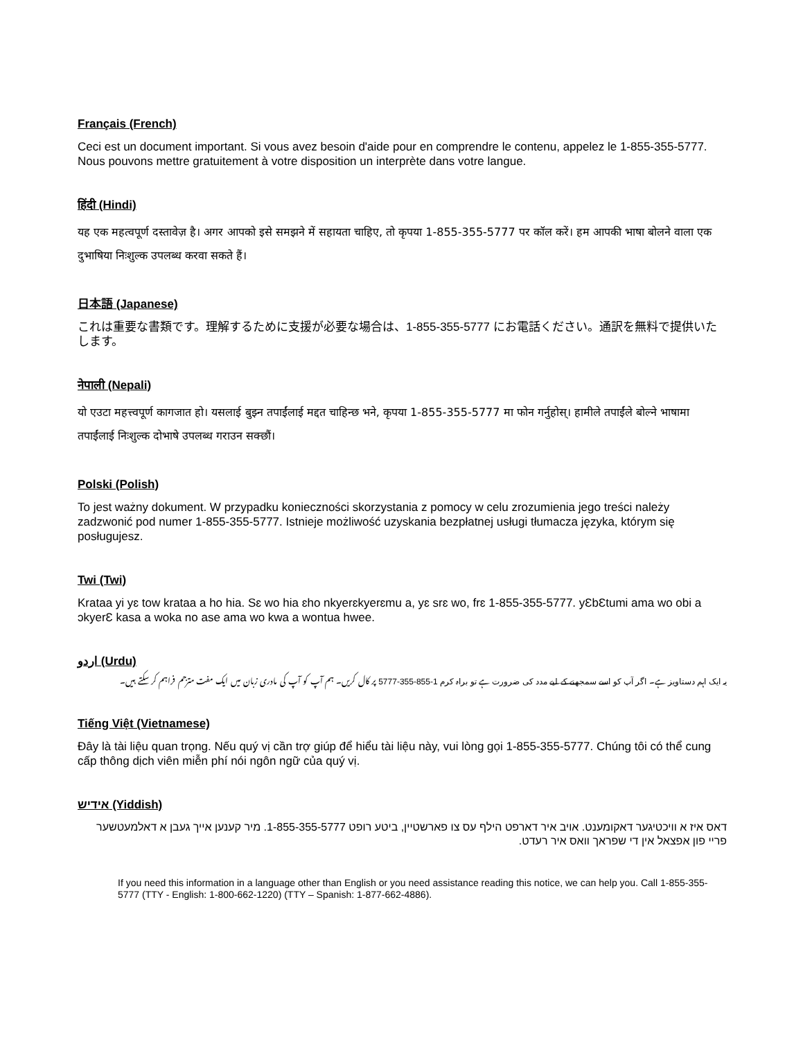Français (French)
Ceci est un document important. Si vous avez besoin d'aide pour en comprendre le contenu, appelez le 1-855-355-5777. Nous pouvons mettre gratuitement à votre disposition un interprète dans votre langue.
हिंदी (Hindi)
यह एक महत्वपूर्ण दस्तावेज़ है। अगर आपको इसे समझने में सहायता चाहिए, तो कृपया 1-855-355-5777 पर कॉल करें। हम आपकी भाषा बोलने वाला एक दुभाषिया निःशुल्क उपलब्ध करवा सकते हैं।
日本語 (Japanese)
これは重要な書類です。理解するために支援が必要な場合は、1-855-355-5777 にお電話ください。通訳を無料で提供いたします。
नेपाली (Nepali)
यो एउटा महत्त्वपूर्ण कागजात हो। यसलाई बुझ्न तपाईंलाई मद्दत चाहिन्छ भने, कृपया 1-855-355-5777 मा फोन गर्नुहोस्। हामीले तपाईंले बोल्ने भाषामा तपाईंलाई निःशुल्क दोभाषे उपलब्ध गराउन सक्छौं।
Polski (Polish)
To jest ważny dokument. W przypadku konieczności skorzystania z pomocy w celu zrozumienia jego treści należy zadzwonić pod numer 1-855-355-5777. Istnieje możliwość uzyskania bezpłatnej usługi tłumacza języka, którym się posługujesz.
Twi (Twi)
Krataa yi yɛ tow krataa a ho hia. Sɛ wo hia ɛho nkyerɛkyerɛmu a, yɛ srɛ wo, frɛ 1-855-355-5777. yƐbƐtumi ama wo obi a ɔkyerƐ kasa a woka no ase ama wo kwa a wontua hwee.
اردو (Urdu)
یہ ایک اہم دستاویز ہے۔ اگر آپ کو اسے سمجھنے کے لیے مدد کی ضرورت ہے تو براہ کرم 1-855-355-5777 پر کال کریں۔ ہم آپ کو آپ کی مادری زبان میں ایک مفت مترجم فراہم کر سکتے ہیں۔
Tiếng Việt (Vietnamese)
Đây là tài liệu quan trọng. Nếu quý vị cần trợ giúp để hiểu tài liệu này, vui lòng gọi 1-855-355-5777. Chúng tôi có thể cung cấp thông dịch viên miễn phí nói ngôn ngữ của quý vị.
אידיש (Yiddish)
דאס איז א וויכטיגער דאקומענט. אויב איר דארפט הילף עס צו פארשטיין, ביטע רופט 1-855-355-5777. מיר קענען אייך געבן א דאלמעטשער פריי פון אפצאל אין די שפראך וואס איר רעדט.
If you need this information in a language other than English or you need assistance reading this notice, we can help you. Call 1-855-355-5777 (TTY - English: 1-800-662-1220) (TTY – Spanish: 1-877-662-4886).